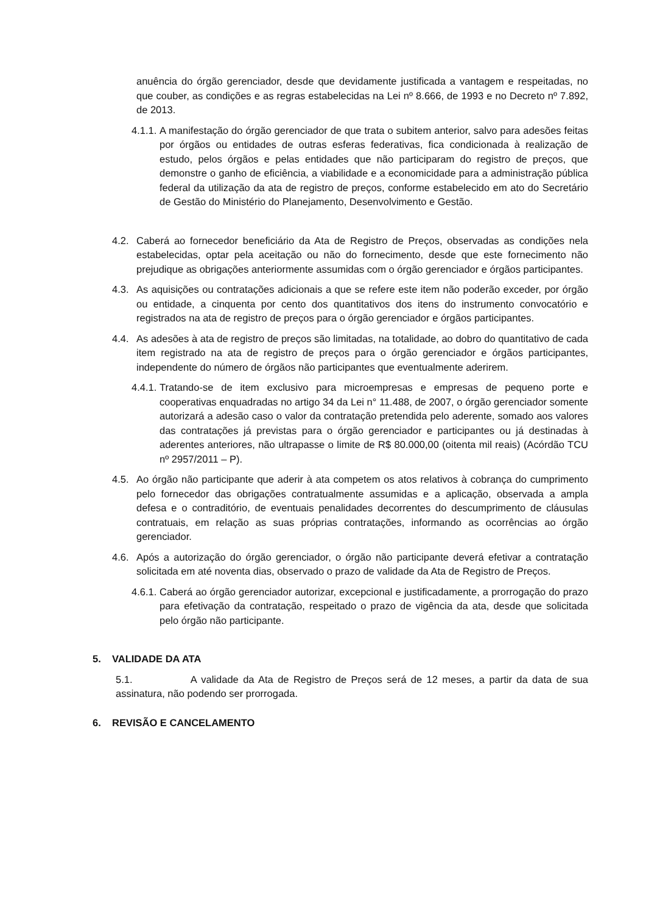anuência do órgão gerenciador, desde que devidamente justificada a vantagem e respeitadas, no que couber, as condições e as regras estabelecidas na Lei nº 8.666, de 1993 e no Decreto nº 7.892, de 2013.
4.1.1.
A manifestação do órgão gerenciador de que trata o subitem anterior, salvo para adesões feitas por órgãos ou entidades de outras esferas federativas, fica condicionada à realização de estudo, pelos órgãos e pelas entidades que não participaram do registro de preços, que demonstre o ganho de eficiência, a viabilidade e a economicidade para a administração pública federal da utilização da ata de registro de preços, conforme estabelecido em ato do Secretário de Gestão do Ministério do Planejamento, Desenvolvimento e Gestão.
4.2. Caberá ao fornecedor beneficiário da Ata de Registro de Preços, observadas as condições nela estabelecidas, optar pela aceitação ou não do fornecimento, desde que este fornecimento não prejudique as obrigações anteriormente assumidas com o órgão gerenciador e órgãos participantes.
4.3. As aquisições ou contratações adicionais a que se refere este item não poderão exceder, por órgão ou entidade, a cinquenta por cento dos quantitativos dos itens do instrumento convocatório e registrados na ata de registro de preços para o órgão gerenciador e órgãos participantes.
4.4. As adesões à ata de registro de preços são limitadas, na totalidade, ao dobro do quantitativo de cada item registrado na ata de registro de preços para o órgão gerenciador e órgãos participantes, independente do número de órgãos não participantes que eventualmente aderirem.
4.4.1.
Tratando-se de item exclusivo para microempresas e empresas de pequeno porte e cooperativas enquadradas no artigo 34 da Lei n° 11.488, de 2007, o órgão gerenciador somente autorizará a adesão caso o valor da contratação pretendida pelo aderente, somado aos valores das contratações já previstas para o órgão gerenciador e participantes ou já destinadas à aderentes anteriores, não ultrapasse o limite de R$ 80.000,00 (oitenta mil reais) (Acórdão TCU nº 2957/2011 – P).
4.5. Ao órgão não participante que aderir à ata competem os atos relativos à cobrança do cumprimento pelo fornecedor das obrigações contratualmente assumidas e a aplicação, observada a ampla defesa e o contraditório, de eventuais penalidades decorrentes do descumprimento de cláusulas contratuais, em relação as suas próprias contratações, informando as ocorrências ao órgão gerenciador.
4.6. Após a autorização do órgão gerenciador, o órgão não participante deverá efetivar a contratação solicitada em até noventa dias, observado o prazo de validade da Ata de Registro de Preços.
4.6.1.
Caberá ao órgão gerenciador autorizar, excepcional e justificadamente, a prorrogação do prazo para efetivação da contratação, respeitado o prazo de vigência da ata, desde que solicitada pelo órgão não participante.
5. VALIDADE DA ATA
5.1. A validade da Ata de Registro de Preços será de 12 meses, a partir da data de sua assinatura, não podendo ser prorrogada.
6. REVISÃO E CANCELAMENTO